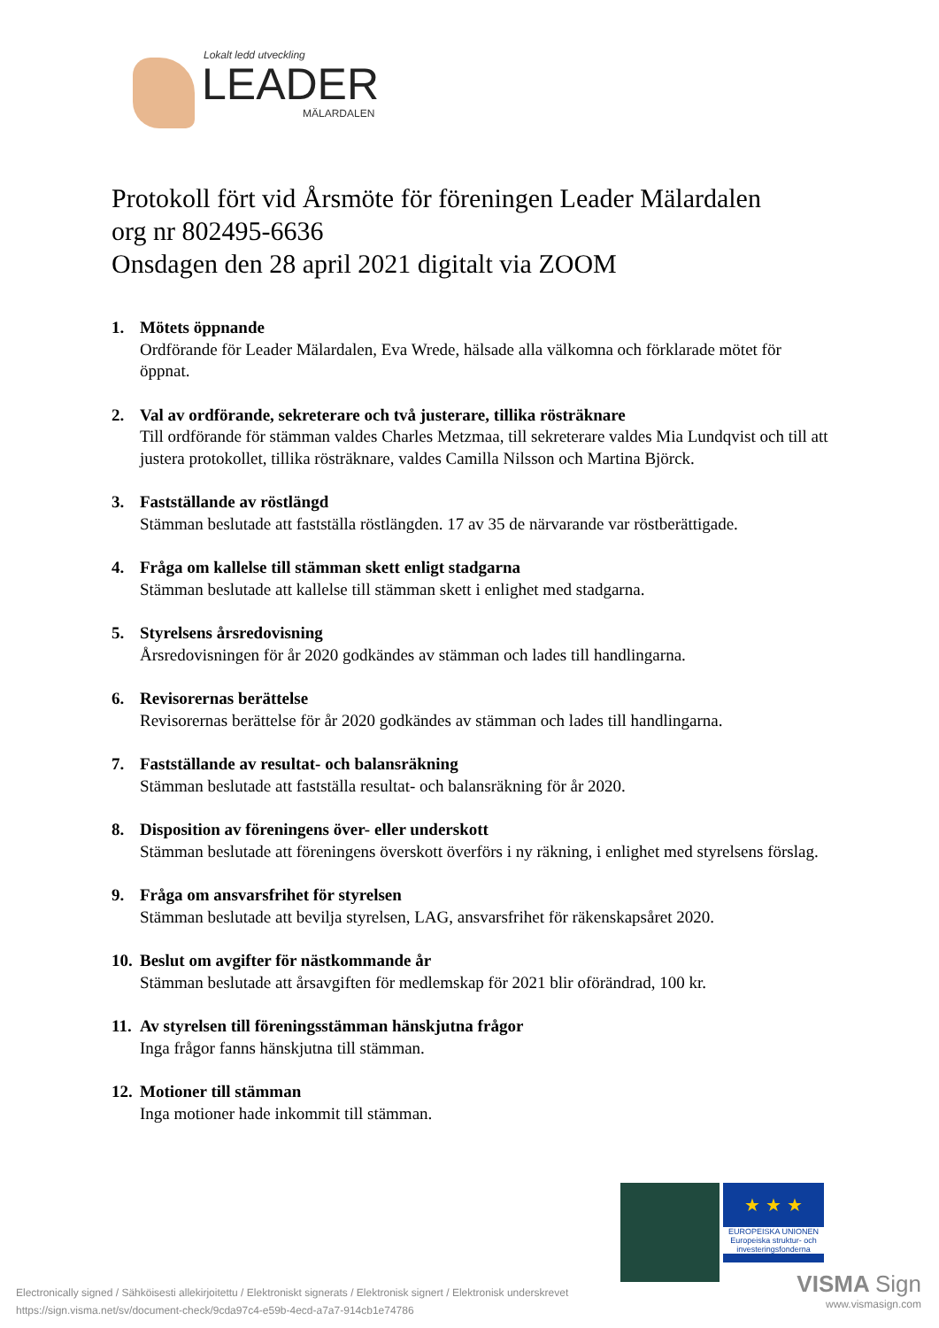Lokalt ledd utveckling
LEADER
MÄLARDALEN
Protokoll fört vid Årsmöte för föreningen Leader Mälardalen
org nr 802495-6636
Onsdagen den 28 april 2021 digitalt via ZOOM
1. Mötets öppnande
Ordförande för Leader Mälardalen, Eva Wrede, hälsade alla välkomna och förklarade mötet för öppnat.
2. Val av ordförande, sekreterare och två justerare, tillika rösträknare
Till ordförande för stämman valdes Charles Metzmaa, till sekreterare valdes Mia Lundqvist och till att justera protokollet, tillika rösträknare, valdes Camilla Nilsson och Martina Björck.
3. Fastställande av röstlängd
Stämman beslutade att fastställa röstlängden. 17 av 35 de närvarande var röstberättigade.
4. Fråga om kallelse till stämman skett enligt stadgarna
Stämman beslutade att kallelse till stämman skett i enlighet med stadgarna.
5. Styrelsens årsredovisning
Årsredovisningen för år 2020 godkändes av stämman och lades till handlingarna.
6. Revisorernas berättelse
Revisorernas berättelse för år 2020 godkändes av stämman och lades till handlingarna.
7. Fastställande av resultat- och balansräkning
Stämman beslutade att fastställa resultat- och balansräkning för år 2020.
8. Disposition av föreningens över- eller underskott
Stämman beslutade att föreningens överskott överförs i ny räkning, i enlighet med styrelsens förslag.
9. Fråga om ansvarsfrihet för styrelsen
Stämman beslutade att bevilja styrelsen, LAG, ansvarsfrihet för räkenskapsåret 2020.
10.
Beslut om avgifter för nästkommande år
Stämman beslutade att årsavgiften för medlemskap för 2021 blir oförändrad, 100 kr.
11.
Av styrelsen till föreningsstämman hänskjutna frågor
Inga frågor fanns hänskjutna till stämman.
12.
Motioner till stämman
Inga motioner hade inkommit till stämman.
★ ★ ★
EUROPEISKA UNIONEN
Europeiska struktur- och investeringsfonderna
Electronically signed / Sähköisesti allekirjoitettu / Elektroniskt signerats / Elektronisk signert / Elektronisk underskrevet
https://sign.visma.net/sv/document-check/9cda97c4-e59b-4ecd-a7a7-914cb1e74786
VISMA Sign
www.vismasign.com